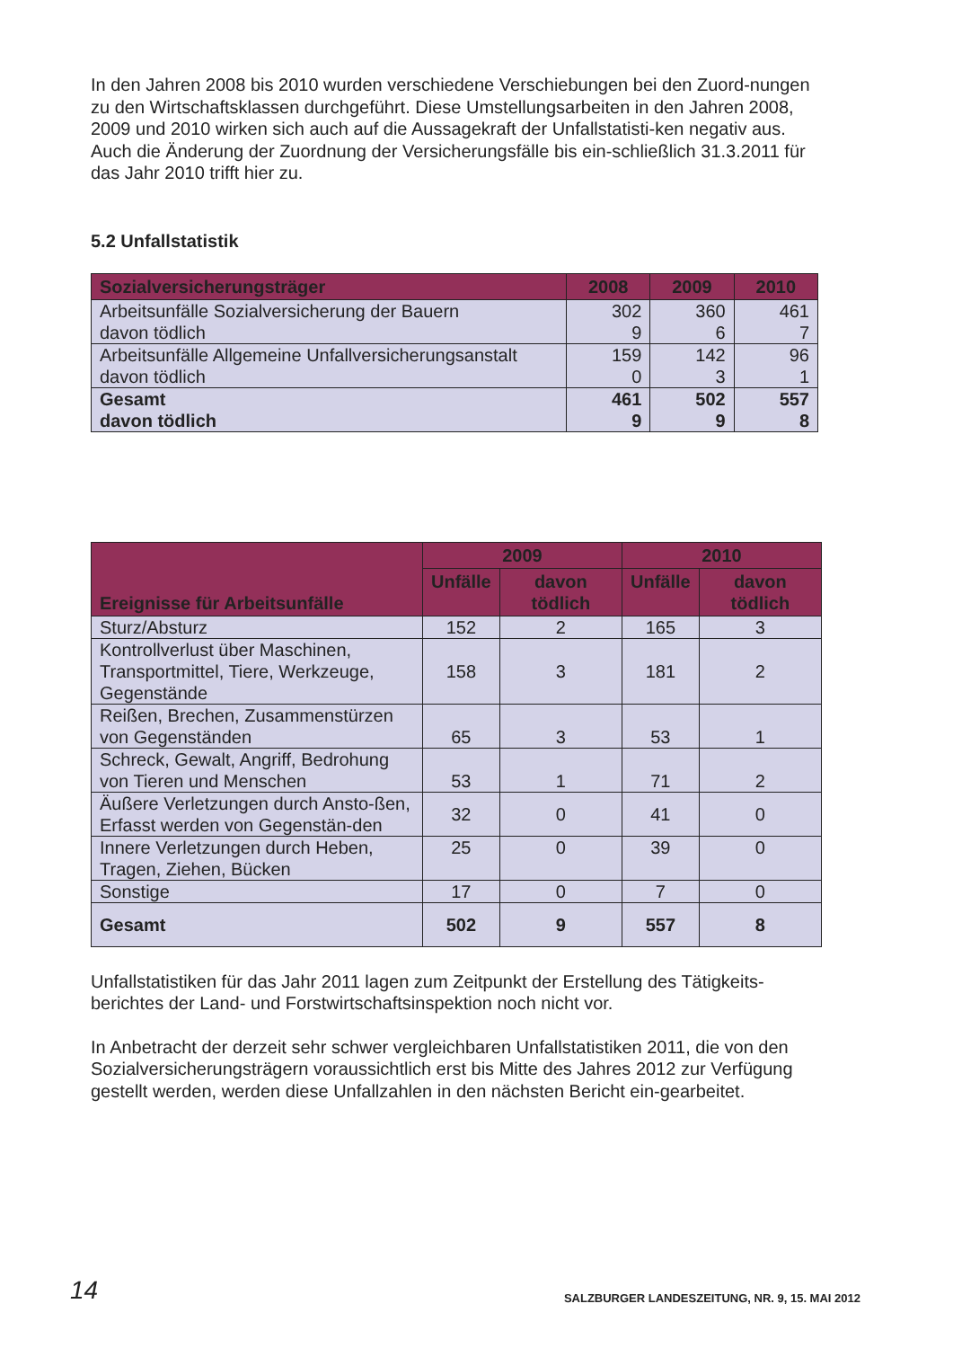In den Jahren 2008 bis 2010 wurden verschiedene Verschiebungen bei den Zuord-nungen zu den Wirtschaftsklassen durchgeführt. Diese Umstellungsarbeiten in den Jahren 2008, 2009 und 2010 wirken sich auch auf die Aussagekraft der Unfallstatisti-ken negativ aus. Auch die Änderung der Zuordnung der Versicherungsfälle bis ein-schließlich 31.3.2011 für das Jahr 2010 trifft hier zu.
5.2 Unfallstatistik
| Sozialversicherungsträger | 2008 | 2009 | 2010 |
| --- | --- | --- | --- |
| Arbeitsunfälle Sozialversicherung der Bauern davon tödlich | 302 9 | 360 6 | 461 7 |
| Arbeitsunfälle Allgemeine Unfallversicherungsanstalt davon tödlich | 159 0 | 142 3 | 96 1 |
| Gesamt davon tödlich | 461 9 | 502 9 | 557 8 |
| Ereignisse für Arbeitsunfälle | 2009 | | 2010 | |
| --- | --- | --- | --- | --- |
| | Unfälle | davon tödlich | Unfälle | davon tödlich |
| Sturz/Absturz | 152 | 2 | 165 | 3 |
| Kontrollverlust über Maschinen, Transportmittel, Tiere, Werkzeuge, Gegenstände | 158 | 3 | 181 | 2 |
| Reißen, Brechen, Zusammenstürzen von Gegenständen | 65 | 3 | 53 | 1 |
| Schreck, Gewalt, Angriff, Bedrohung von Tieren und Menschen | 53 | 1 | 71 | 2 |
| Äußere Verletzungen durch Ansto-ßen, Erfasst werden von Gegenstän-den | 32 | 0 | 41 | 0 |
| Innere Verletzungen durch Heben, Tragen, Ziehen, Bücken | 25 | 0 | 39 | 0 |
| Sonstige | 17 | 0 | 7 | 0 |
| Gesamt | 502 | 9 | 557 | 8 |
Unfallstatistiken für das Jahr 2011 lagen zum Zeitpunkt der Erstellung des Tätigkeits-berichtes der Land- und Forstwirtschaftsinspektion noch nicht vor.
In Anbetracht der derzeit sehr schwer vergleichbaren Unfallstatistiken 2011, die von den Sozialversicherungsträgern voraussichtlich erst bis Mitte des Jahres 2012 zur Verfügung gestellt werden, werden diese Unfallzahlen in den nächsten Bericht ein-gearbeitet.
14 SALZBURGER LANDESZEITUNG, NR. 9, 15. MAI 2012